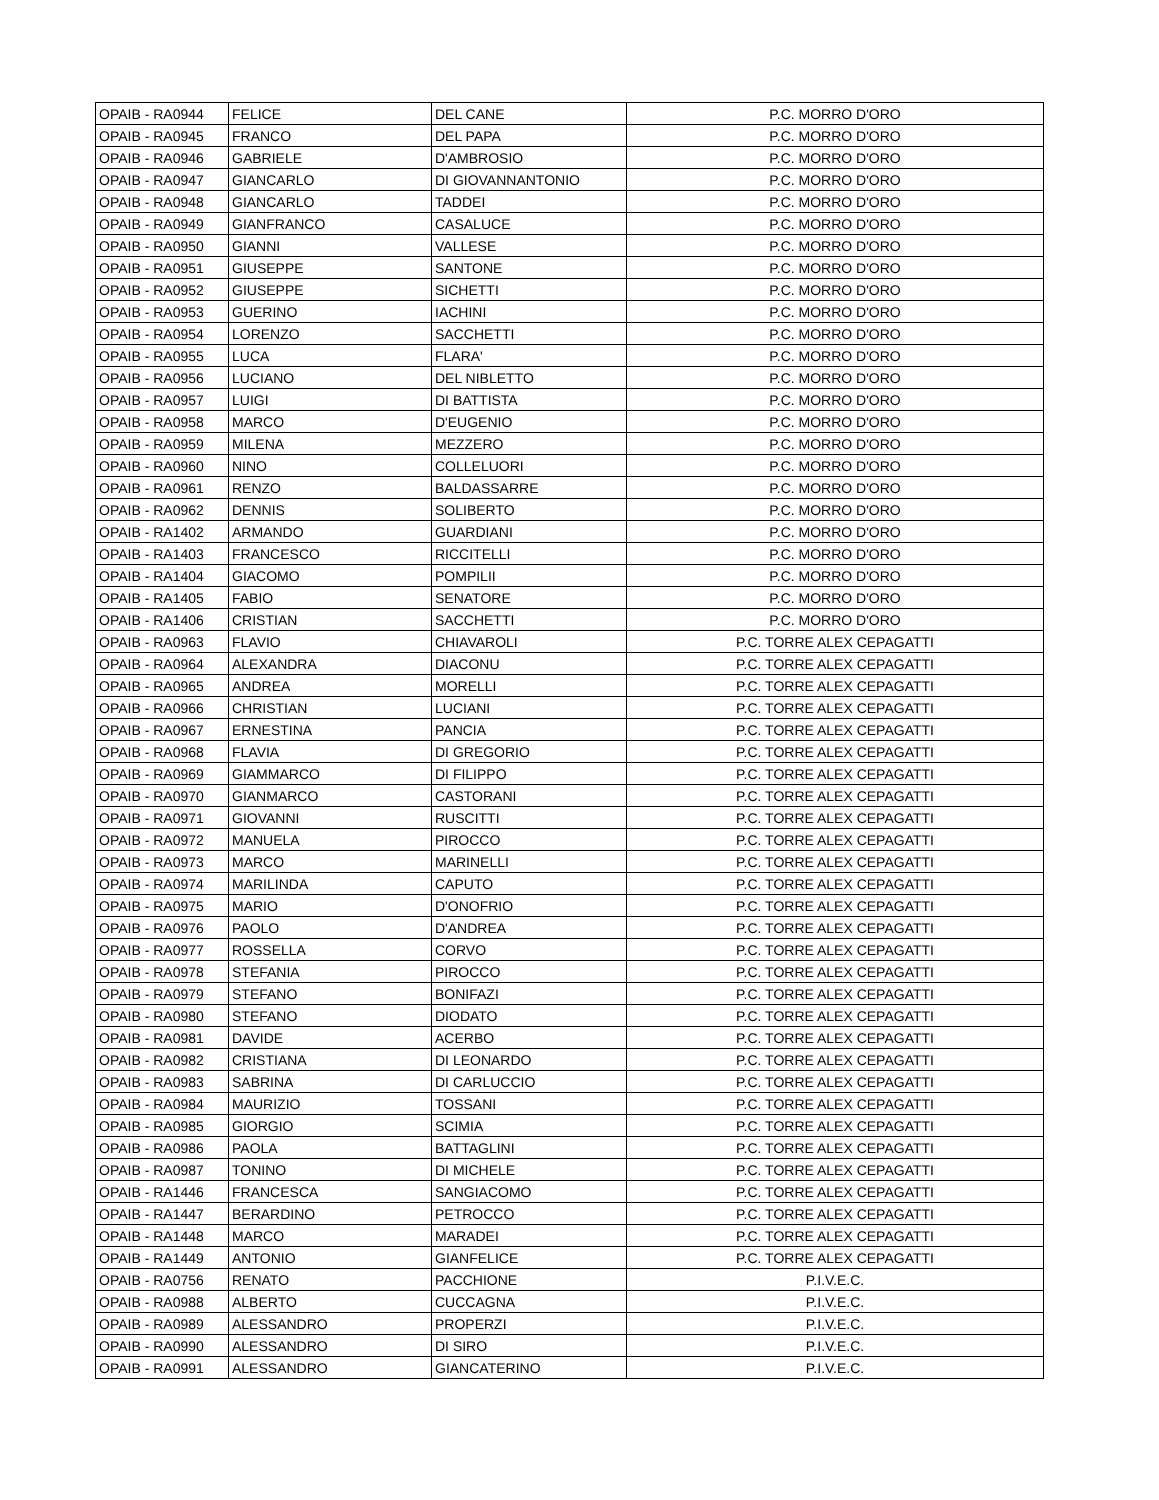| OPAIB - RA0944 | FELICE | DEL CANE | P.C. MORRO D'ORO |
| OPAIB - RA0945 | FRANCO | DEL PAPA | P.C. MORRO D'ORO |
| OPAIB - RA0946 | GABRIELE | D'AMBROSIO | P.C. MORRO D'ORO |
| OPAIB - RA0947 | GIANCARLO | DI GIOVANNANTONIO | P.C. MORRO D'ORO |
| OPAIB - RA0948 | GIANCARLO | TADDEI | P.C. MORRO D'ORO |
| OPAIB - RA0949 | GIANFRANCO | CASALUCE | P.C. MORRO D'ORO |
| OPAIB - RA0950 | GIANNI | VALLESE | P.C. MORRO D'ORO |
| OPAIB - RA0951 | GIUSEPPE | SANTONE | P.C. MORRO D'ORO |
| OPAIB - RA0952 | GIUSEPPE | SICHETTI | P.C. MORRO D'ORO |
| OPAIB - RA0953 | GUERINO | IACHINI | P.C. MORRO D'ORO |
| OPAIB - RA0954 | LORENZO | SACCHETTI | P.C. MORRO D'ORO |
| OPAIB - RA0955 | LUCA | FLARA' | P.C. MORRO D'ORO |
| OPAIB - RA0956 | LUCIANO | DEL NIBLETTO | P.C. MORRO D'ORO |
| OPAIB - RA0957 | LUIGI | DI BATTISTA | P.C. MORRO D'ORO |
| OPAIB - RA0958 | MARCO | D'EUGENIO | P.C. MORRO D'ORO |
| OPAIB - RA0959 | MILENA | MEZZERO | P.C. MORRO D'ORO |
| OPAIB - RA0960 | NINO | COLLELUORI | P.C. MORRO D'ORO |
| OPAIB - RA0961 | RENZO | BALDASSARRE | P.C. MORRO D'ORO |
| OPAIB - RA0962 | DENNIS | SOLIBERTO | P.C. MORRO D'ORO |
| OPAIB - RA1402 | ARMANDO | GUARDIANI | P.C. MORRO D'ORO |
| OPAIB - RA1403 | FRANCESCO | RICCITELLI | P.C. MORRO D'ORO |
| OPAIB - RA1404 | GIACOMO | POMPILII | P.C. MORRO D'ORO |
| OPAIB - RA1405 | FABIO | SENATORE | P.C. MORRO D'ORO |
| OPAIB - RA1406 | CRISTIAN | SACCHETTI | P.C. MORRO D'ORO |
| OPAIB - RA0963 | FLAVIO | CHIAVAROLI | P.C. TORRE ALEX CEPAGATTI |
| OPAIB - RA0964 | ALEXANDRA | DIACONU | P.C. TORRE ALEX CEPAGATTI |
| OPAIB - RA0965 | ANDREA | MORELLI | P.C. TORRE ALEX CEPAGATTI |
| OPAIB - RA0966 | CHRISTIAN | LUCIANI | P.C. TORRE ALEX CEPAGATTI |
| OPAIB - RA0967 | ERNESTINA | PANCIA | P.C. TORRE ALEX CEPAGATTI |
| OPAIB - RA0968 | FLAVIA | DI GREGORIO | P.C. TORRE ALEX CEPAGATTI |
| OPAIB - RA0969 | GIAMMARCO | DI FILIPPO | P.C. TORRE ALEX CEPAGATTI |
| OPAIB - RA0970 | GIANMARCO | CASTORANI | P.C. TORRE ALEX CEPAGATTI |
| OPAIB - RA0971 | GIOVANNI | RUSCITTI | P.C. TORRE ALEX CEPAGATTI |
| OPAIB - RA0972 | MANUELA | PIROCCO | P.C. TORRE ALEX CEPAGATTI |
| OPAIB - RA0973 | MARCO | MARINELLI | P.C. TORRE ALEX CEPAGATTI |
| OPAIB - RA0974 | MARILINDA | CAPUTO | P.C. TORRE ALEX CEPAGATTI |
| OPAIB - RA0975 | MARIO | D'ONOFRIO | P.C. TORRE ALEX CEPAGATTI |
| OPAIB - RA0976 | PAOLO | D'ANDREA | P.C. TORRE ALEX CEPAGATTI |
| OPAIB - RA0977 | ROSSELLA | CORVO | P.C. TORRE ALEX CEPAGATTI |
| OPAIB - RA0978 | STEFANIA | PIROCCO | P.C. TORRE ALEX CEPAGATTI |
| OPAIB - RA0979 | STEFANO | BONIFAZI | P.C. TORRE ALEX CEPAGATTI |
| OPAIB - RA0980 | STEFANO | DIODATO | P.C. TORRE ALEX CEPAGATTI |
| OPAIB - RA0981 | DAVIDE | ACERBO | P.C. TORRE ALEX CEPAGATTI |
| OPAIB - RA0982 | CRISTIANA | DI LEONARDO | P.C. TORRE ALEX CEPAGATTI |
| OPAIB - RA0983 | SABRINA | DI CARLUCCIO | P.C. TORRE ALEX CEPAGATTI |
| OPAIB - RA0984 | MAURIZIO | TOSSANI | P.C. TORRE ALEX CEPAGATTI |
| OPAIB - RA0985 | GIORGIO | SCIMIA | P.C. TORRE ALEX CEPAGATTI |
| OPAIB - RA0986 | PAOLA | BATTAGLINI | P.C. TORRE ALEX CEPAGATTI |
| OPAIB - RA0987 | TONINO | DI MICHELE | P.C. TORRE ALEX CEPAGATTI |
| OPAIB - RA1446 | FRANCESCA | SANGIACOMO | P.C. TORRE ALEX CEPAGATTI |
| OPAIB - RA1447 | BERARDINO | PETROCCO | P.C. TORRE ALEX CEPAGATTI |
| OPAIB - RA1448 | MARCO | MARADEI | P.C. TORRE ALEX CEPAGATTI |
| OPAIB - RA1449 | ANTONIO | GIANFELICE | P.C. TORRE ALEX CEPAGATTI |
| OPAIB - RA0756 | RENATO | PACCHIONE | P.I.V.E.C. |
| OPAIB - RA0988 | ALBERTO | CUCCAGNA | P.I.V.E.C. |
| OPAIB - RA0989 | ALESSANDRO | PROPERZI | P.I.V.E.C. |
| OPAIB - RA0990 | ALESSANDRO | DI SIRO | P.I.V.E.C. |
| OPAIB - RA0991 | ALESSANDRO | GIANCATERINO | P.I.V.E.C. |